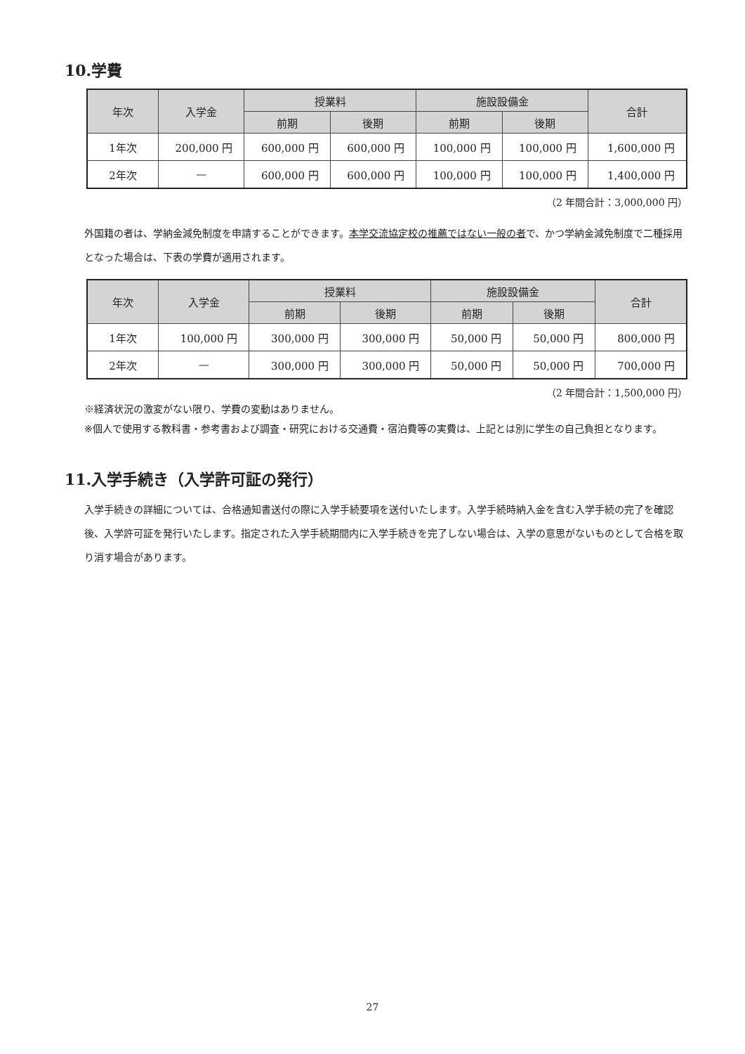10.学費
| 年次 | 入学金 | 授業料 | | 施設設備金 | | 合計 |
| --- | --- | --- | --- | --- | --- | --- |
| | | 前期 | 後期 | 前期 | 後期 | |
| 1年次 | 200,000 円 | 600,000 円 | 600,000 円 | 100,000 円 | 100,000 円 | 1,600,000 円 |
| 2年次 | — | 600,000 円 | 600,000 円 | 100,000 円 | 100,000 円 | 1,400,000 円 |
（2 年間合計：3,000,000 円）
外国籍の者は、学納金減免制度を申請することができます。本学交流協定校の推薦ではない一般の者で、かつ学納金減免制度で二種採用となった場合は、下表の学費が適用されます。
| 年次 | 入学金 | 授業料 | | 施設設備金 | | 合計 |
| --- | --- | --- | --- | --- | --- | --- |
| | | 前期 | 後期 | 前期 | 後期 | |
| 1年次 | 100,000 円 | 300,000 円 | 300,000 円 | 50,000 円 | 50,000 円 | 800,000 円 |
| 2年次 | — | 300,000 円 | 300,000 円 | 50,000 円 | 50,000 円 | 700,000 円 |
（2 年間合計：1,500,000 円）
※経済状況の激変がない限り、学費の変動はありません。
※個人で使用する教科書・参考書および調査・研究における交通費・宿泊費等の実費は、上記とは別に学生の自己負担となります。
11.入学手続き（入学許可証の発行）
入学手続きの詳細については、合格通知書送付の際に入学手続要項を送付いたします。入学手続時納入金を含む入学手続の完了を確認後、入学許可証を発行いたします。指定された入学手続期間内に入学手続きを完了しない場合は、入学の意思がないものとして合格を取り消す場合があります。
27